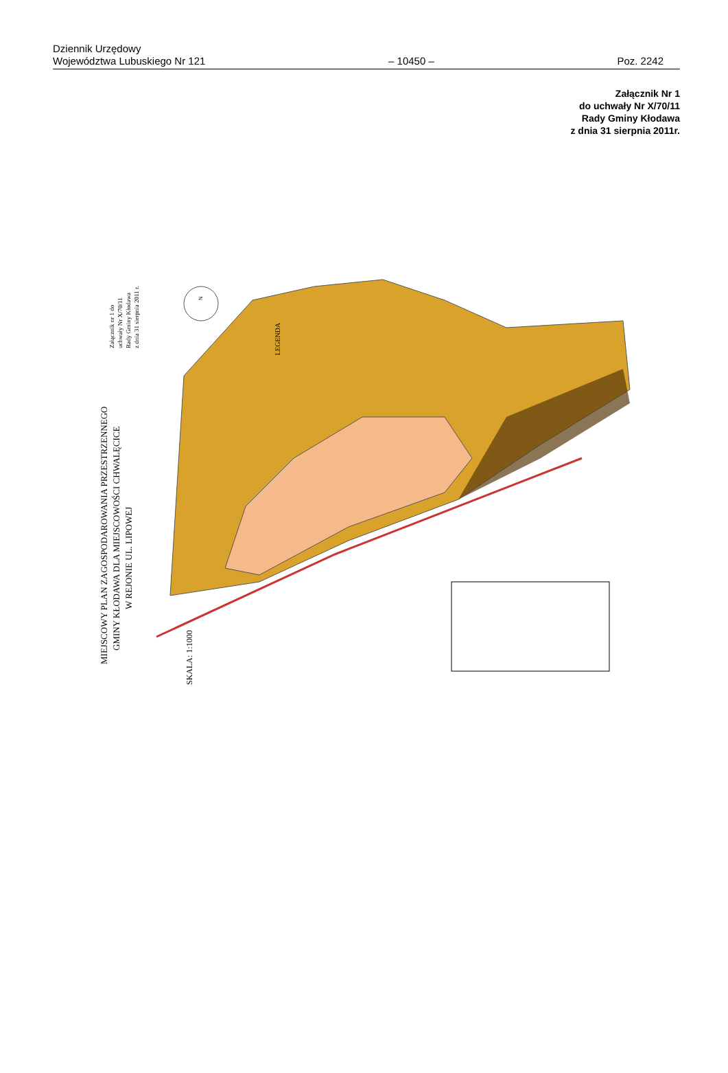Dziennik Urzędowy
Województwa Lubuskiego Nr 121
– 10450 –
Poz. 2242
Załącznik Nr 1
do uchwały Nr X/70/11
Rady Gminy Kłodawa
z dnia 31 sierpnia 2011r.
MIEJSCOWY PLAN ZAGOSPODAROWANIA PRZESTRZENNEGO
GMINY KŁODAWA DLA MIEJSCOWOŚCI CHWALĘCICE
W REJONIE UL. LIPOWEJ
SKALA: 1:1000
Załącznik nr 1 do
uchwały Nr X/70/11
Rady Gminy Kłodawa
z dnia 31 sierpnia 2011 r.
LEGENDA
N